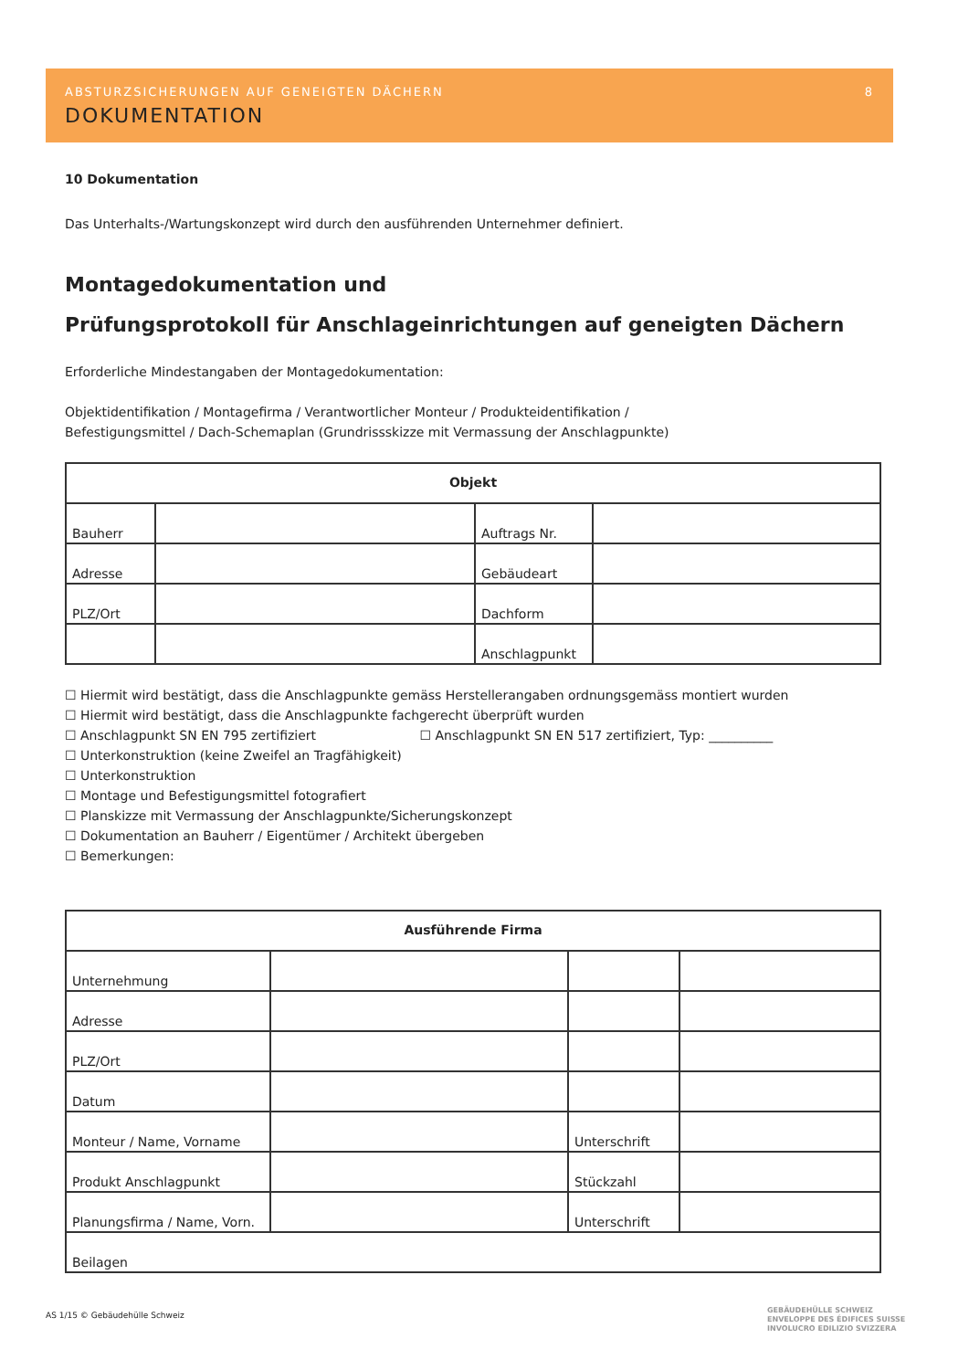ABSTURZSICHERUNGEN AUF GENEIGTEN DÄCHERN 8
DOKUMENTATION
10 Dokumentation
Das Unterhalts-/Wartungskonzept wird durch den ausführenden Unternehmer definiert.
Montagedokumentation und
Prüfungsprotokoll für Anschlageinrichtungen auf geneigten Dächern
Erforderliche Mindestangaben der Montagedokumentation:
Objektidentifikation / Montagefirma / Verantwortlicher Monteur / Produkteidentifikation /
Befestigungsmittel / Dach-Schemaplan (Grundrissskizze mit Vermassung der Anschlagpunkte)
| Objekt | | | |
| --- | --- | --- | --- |
| Bauherr | | Auftrags Nr. | |
| Adresse | | Gebäudeart | |
| PLZ/Ort | | Dachform | |
| | | Anschlagpunkt | |
☐ Hiermit wird bestätigt, dass die Anschlagpunkte gemäss Herstellerangaben ordnungsgemäss montiert wurden
☐ Hiermit wird bestätigt, dass die Anschlagpunkte fachgerecht überprüft wurden
☐ Anschlagpunkt SN EN 795 zertifiziert ☐ Anschlagpunkt SN EN 517 zertifiziert, Typ: __________
☐ Unterkonstruktion (keine Zweifel an Tragfähigkeit)
☐ Unterkonstruktion
☐ Montage und Befestigungsmittel fotografiert
☐ Planskizze mit Vermassung der Anschlagpunkte/Sicherungskonzept
☐ Dokumentation an Bauherr / Eigentümer / Architekt übergeben
☐ Bemerkungen:
| Ausführende Firma | | | |
| --- | --- | --- | --- |
| Unternehmung | | | |
| Adresse | | | |
| PLZ/Ort | | | |
| Datum | | | |
| Monteur / Name, Vorname | | Unterschrift | |
| Produkt Anschlagpunkt | | Stückzahl | |
| Planungsfirma / Name, Vorn. | | Unterschrift | |
| Beilagen | | | |
AS 1/15 © Gebäudehülle Schweiz
GEBÄUDEHÜLLE SCHWEIZ
ENVELOPPE DES ÉDIFICES SUISSE
INVOLUCRO EDILIZIO SVIZZERA